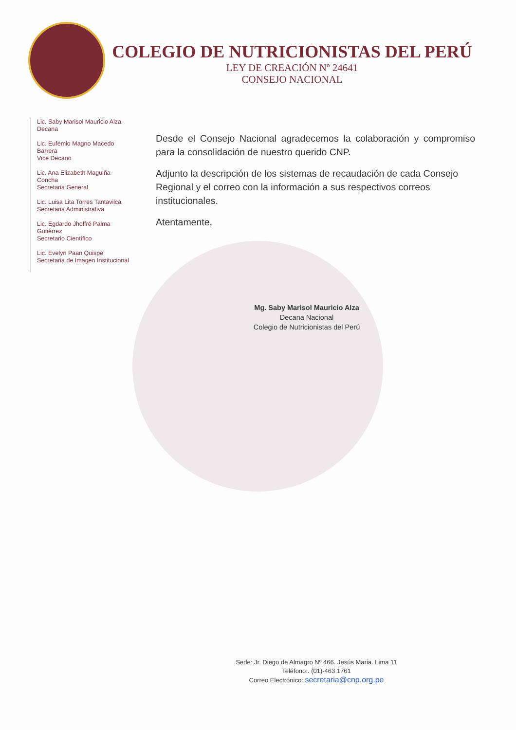COLEGIO DE NUTRICIONISTAS DEL PERÚ
LEY DE CREACIÓN Nº 24641
CONSEJO NACIONAL
Lic. Saby Marisol Mauricio Alza
Decana
Lic. Eufemio Magno Macedo Barrera
Vice Decano
Lic. Ana Elizabeth Maguiña Concha
Secretaria General
Lic. Luisa Lita Torres Tantavilca
Secretaria Administrativa
Lic. Egdardo Jhoffré Palma Gutiérrez
Secretario Científico
Lic. Evelyn Paan Quispe
Secretaria de Imagen Institucional
Desde el Consejo Nacional agradecemos la colaboración y compromiso para la consolidación de nuestro querido CNP.
Adjunto la descripción de los sistemas de recaudación de cada Consejo Regional y el correo con la información a sus respectivos correos institucionales.
Atentamente,
Mg. Saby Marisol Mauricio Alza
Decana Nacional
Colegio de Nutricionistas del Perú
Sede: Jr. Diego de Almagro Nº 466. Jesús Maria. Lima 11
Teléfono:. (01)-463 1761
Correo Electrónico: secretaria@cnp.org.pe